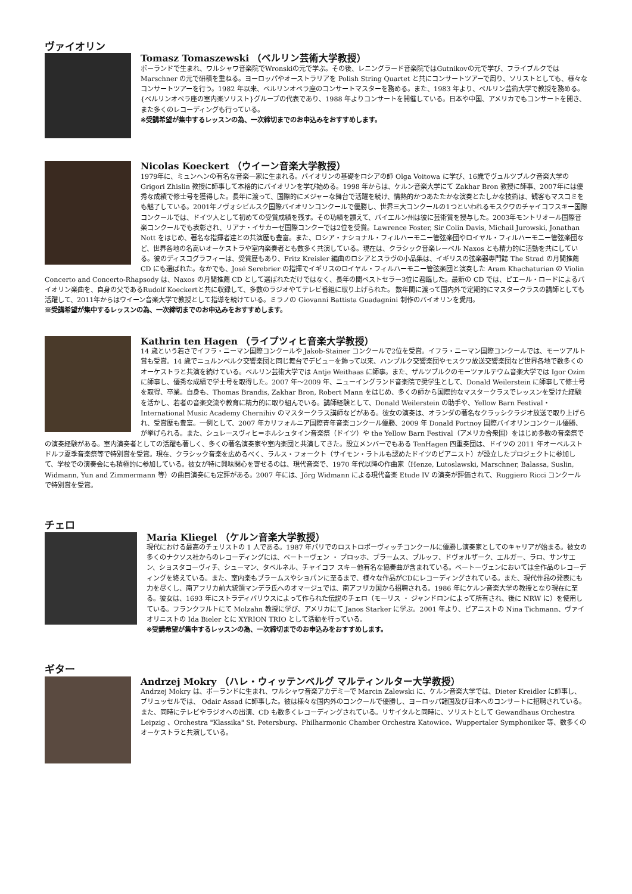ヴァイオリン
Tomasz Tomaszewski （ベルリン芸術大学教授）
ポーランドで生まれ、ワルシャワ音楽院でWronskiの元で学ぶ。その後、レニングラード音楽院ではGutnikovの元で学び、フライブルクでは Marschner の元で研積を重ねる。ヨーロッパやオーストラリアを Polish String Quartet と共にコンサートツアーで周り、ソリストとしても、様々なコンサートツアーを行う。1982 年以来、ベルリンオペラ座のコンサートマスターを務める。また、1983 年より、ベルリン芸術大学で教授を務める。{ベルリンオペラ座の室内楽ソリスト}グループの代表であり、1988 年よりコンサートを開催している。日本や中国、アメリカでもコンサートを開き、また多くのレコーディングも行っている。
※受講希望が集中するレッスンの為、一次締切までのお申込みをおすすめします。
Nicolas Koeckert （ウイーン音楽大学教授）
1979年に、ミュンヘンの有名な音楽一家に生まれる。バイオリンの基礎をロシアの師 Olga Voitowa に学び、16歳でヴュルツブルク音楽大学の Grigori Zhislin 教授に師事して本格的にバイオリンを学び始める。1998 年からは、ケルン音楽大学にて Zakhar Bron 教授に師事、2007年には優秀な成績で修士号を獲得した。長年に渡って、国際的にメジャーな舞台で活躍を続け、情熱的かつあたたかな演奏とたしかな技術は、観客もマスコミをも魅了している。2001年ノヴォシビルスク国際バイオリンコンクールで優勝し、世界三大コンクールの1つといわれるモスクワのチャイコフスキー国際コンクールでは、ドイツ人として初めての受賞成績を残す。その功績を讃えて、バイエルン州は彼に芸術賞を授与した。2003年モントリオール国際音楽コンクールでも表彰され、リアナ・イサカーゼ国際コンクーでは2位を受賞。Lawrence Foster, Sir Colin Davis, Michail Jurowski, Jonathan Nott をはじめ、著名な指揮者達との共演歴も豊富。また、ロシア・ナショナル・フィルハーモニー管弦楽団やロイヤル・フィルハーモニー管弦楽団など、世界各地の名高いオーケストラや室内楽奏者とも数多く共演している。現在は、クラシック音楽レーベル Naxos とも精力的に活動を共にしている。彼のディスコグラフィーは、受賞歴もあり、Fritz Kreisler 編曲のロシアとスラヴの小品集は、イギリスの弦楽器専門誌 The Strad の月間推薦 CD にも選ばれた。なかでも、José Serebrier の指揮でイギリスのロイヤル・フィルハーモニー管弦楽団と演奏した Aram Khachaturian の Violin Concerto and Concerto-Rhapsody は、Naxos の月間推薦 CD として選ばれただけではなく、長年の間ベストセラー3位に君臨した。最新の CD では、ピエール・ロードによるバイオリン楽曲を、自身の父であるRudolf Koeckertと共に収録して、多数のラジオやてテレビ番組に取り上げられた。 数年間に渡って国内外で定期的にマスタークラスの講師としても活躍して、2011年からはウイーン音楽大学で教授として指導を続けている。ミラノの Giovanni Battista Guadagnini 制作のバイオリンを愛用。
※受講希望が集中するレッスンの為、一次締切までのお申込みをおすすめします。
Kathrin ten Hagen （ライプツィヒ音楽大学教授）
14 歳という若さでイフラ・ニーマン国際コンクールや Jakob-Stainer コンクールで2位を受賞。イフラ・ニーマン国際コンクールでは、モーツアルト賞も受賞。14 歳でニュルンベルク交響楽団と同じ舞台でデビューを飾って以来、ハンブルク交響楽団やモスクワ放送交響楽団など世界各地で数多くのオーケストラと共演を続けている。ベルリン芸術大学では Antje Weithaas に師事。また、ザルツブルクのモーツァルテウム音楽大学では Igor Ozim に師事し、優秀な成績で学士号を取得した。2007 年～2009 年、ニューイングランド音楽院で奨学生として、Donald Weilerstein に師事して修士号を取得、卒業。自身も、Thomas Brandis, Zakhar Bron, Robert Mann をはじめ、多くの師から国際的なマスタークラスでレッスンを受けた経験を活かし、若者の音楽交流や教育に精力的に取り組んでいる。講師経験として、Donald Weilerstein の助手や、Yellow Barn Festival・International Music Academy Chernihiv のマスタークラス講師などがある。彼女の演奏は、オランダの著名なクラッシクラジオ放送で取り上げられ、受賞歴も豊富。一例として、2007 年カリフォルニア国際青年音楽コンクール優勝、2009 年 Donald Portnoy 国際バイオリンコンクール優勝、が挙げられる。また、シュレースヴィヒ＝ホルシュタイン音楽祭（ドイツ）や the Yellow Barn Festival（アメリカ合衆国）をはじめ多数の音楽祭での演奏経験がある。室内演奏者としての活躍も著しく、多くの著名演奏家や室内楽団と共演してきた。設立メンバーでもある TenHagen 四重奏団は、ドイツの 2011 年オーベルストドルフ夏季音楽祭等で特別賞を受賞。現在、クラシック音楽を広めるべく、ラルス・フォークト（サイモン・ラトルも認めたドイツのピアニスト）が設立したプロジェクトに参加して、学校での演奏会にも積極的に参加している。彼女が特に興味関心を寄せるのは、現代音楽で、1970 年代以降の作曲家（Henze, Lutoslawski, Marschner, Balassa, Suslin, Widmann, Yun and Zimmermann 等）の曲目演奏にも定評がある。2007 年には、Jörg Widmann による現代音楽 Etude IV の演奏が評価されて、Ruggiero Ricci コンクールで特別賞を受賞。
チェロ
Maria Kliegel （ケルン音楽大学教授）
現代における最高のチェリストの 1 人である。1987 年パリでのロストロポーヴィッチコンクールに優勝し演奏家としてのキャリアが始まる。彼女の多くのナクソス社からのレコーディングには、ベートーヴェン ・ ブロッホ、ブラームス、ブルッフ、ドヴォルザーク、エルガー、ラロ、サンサエン、ショスタコーヴィチ、シューマン、タベルネル、チャイコフ スキー他有名な協奏曲が含まれている。ベートーヴェンにおいては全作品のレコーディングを終えている。また、室内楽もブラームスやショパンに至るまで、様々な作品がCDにレコーディングされている。また、現代作品の発表にも力を尽くし、南アフリカ前大統領マンデラ氏へのオマージュでは、南アフリカ国から招聘される。1986 年にケルン音楽大学の教授となり現在に至る。彼女は、1693 年にストラディバリウスによって作られた伝説のチェロ（モーリス ・ ジャンドロンによって所有され、後に NRW に）を使用している。フランクフルトにて Molzahn 教授に学び、アメリカにて Janos Starker に学ぶ。2001 年より、ピアニストの Nina Tichmann、ヴァイオリニストの Ida Bieler とに XYRION TRIO として活動を行っている。
※受講希望が集中するレッスンの為、一次締切までのお申込みをおすすめします。
ギター
Andrzej Mokry （ハレ・ウィッテンベルグ マルティンルター大学教授）
Andrzej Mokry は、ポーランドに生まれ、ワルシャワ音楽アカデミーで Marcin Zalewski に、ケルン音楽大学では、Dieter Kreidler に師事し、ブリュッセルでは、 Odair Assad に師事した。彼は様々な国内外のコンクールで優勝し、ヨーロッパ諸国及び日本へのコンサートに招聘されている。また、同時にテレビやラジオへの出演、CD も数多くレコーディングされている。リサイタルと同時に、ソリストとして Gewandhaus Orchestra Leipzig 、Orchestra "Klassika" St. Petersburg、Philharmonic Chamber Orchestra Katowice、Wuppertaler Symphoniker 等、数多くのオーケストラと共演している。